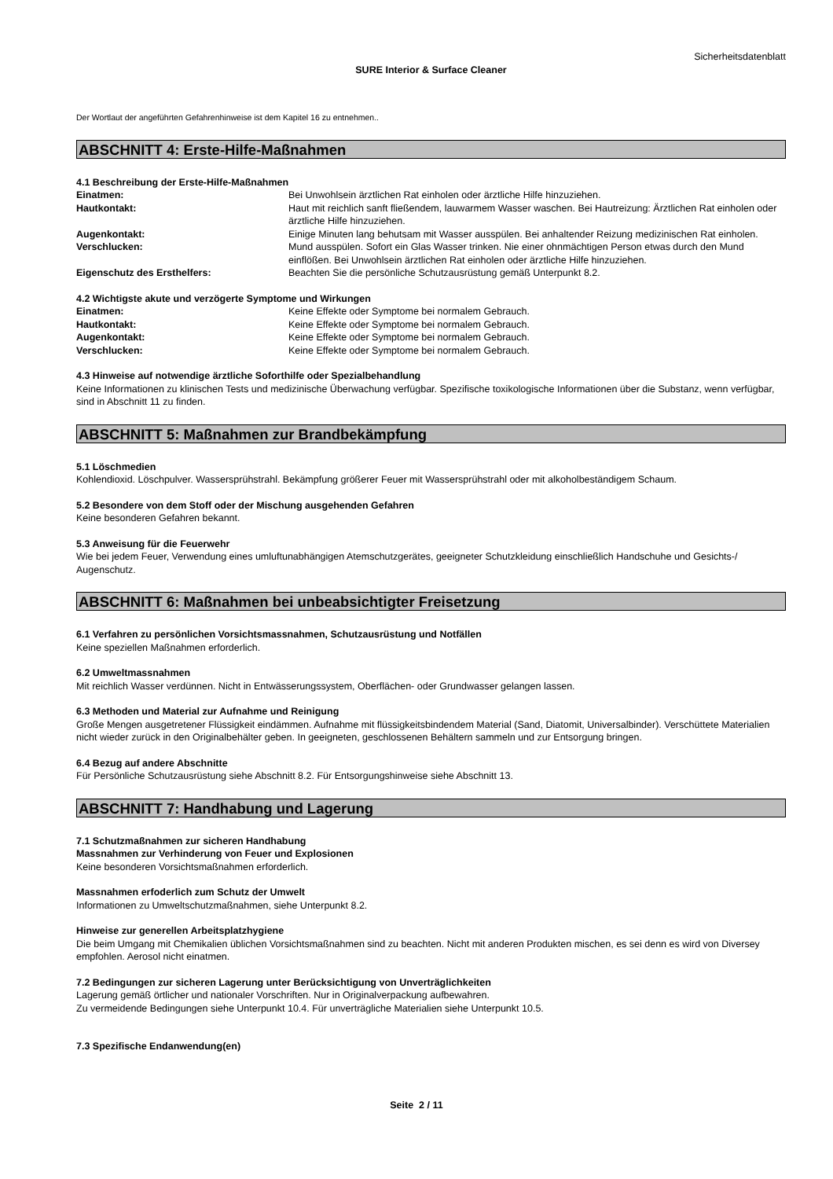Sicherheitsdatenblatt
SURE Interior & Surface Cleaner
Der Wortlaut der angeführten Gefahrenhinweise ist dem Kapitel 16 zu entnehmen..
ABSCHNITT 4: Erste-Hilfe-Maßnahmen
4.1 Beschreibung der Erste-Hilfe-Maßnahmen
Einatmen: Bei Unwohlsein ärztlichen Rat einholen oder ärztliche Hilfe hinzuziehen.
Hautkontakt: Haut mit reichlich sanft fließendem, lauwarmem Wasser waschen. Bei Hautreizung: Ärztlichen Rat einholen oder ärztliche Hilfe hinzuziehen.
Augenkontakt: Einige Minuten lang behutsam mit Wasser ausspülen. Bei anhaltender Reizung medizinischen Rat einholen.
Verschlucken: Mund ausspülen. Sofort ein Glas Wasser trinken. Nie einer ohnmächtigen Person etwas durch den Mund einflößen. Bei Unwohlsein ärztlichen Rat einholen oder ärztliche Hilfe hinzuziehen.
Eigenschutz des Ersthelfers: Beachten Sie die persönliche Schutzausrüstung gemäß Unterpunkt 8.2.
4.2 Wichtigste akute und verzögerte Symptome und Wirkungen
Einatmen: Keine Effekte oder Symptome bei normalem Gebrauch.
Hautkontakt: Keine Effekte oder Symptome bei normalem Gebrauch.
Augenkontakt: Keine Effekte oder Symptome bei normalem Gebrauch.
Verschlucken: Keine Effekte oder Symptome bei normalem Gebrauch.
4.3 Hinweise auf notwendige ärztliche Soforthilfe oder Spezialbehandlung
Keine Informationen zu klinischen Tests und medizinische Überwachung verfügbar. Spezifische toxikologische Informationen über die Substanz, wenn verfügbar, sind in Abschnitt 11 zu finden.
ABSCHNITT 5: Maßnahmen zur Brandbekämpfung
5.1 Löschmedien
Kohlendioxid. Löschpulver. Wassersprühstrahl. Bekämpfung größerer Feuer mit Wassersprühstrahl oder mit alkoholbeständigem Schaum.
5.2 Besondere von dem Stoff oder der Mischung ausgehenden Gefahren
Keine besonderen Gefahren bekannt.
5.3 Anweisung für die Feuerwehr
Wie bei jedem Feuer, Verwendung eines umluftunabhängigen Atemschutzgerätes, geeigneter Schutzkleidung einschließlich Handschuhe und Gesichts-/ Augenschutz.
ABSCHNITT 6: Maßnahmen bei unbeabsichtigter Freisetzung
6.1 Verfahren zu persönlichen Vorsichtsmassnahmen, Schutzausrüstung und Notfällen
Keine speziellen Maßnahmen erforderlich.
6.2 Umweltmassnahmen
Mit reichlich Wasser verdünnen. Nicht in Entwässerungssystem, Oberflächen- oder Grundwasser gelangen lassen.
6.3 Methoden und Material zur Aufnahme und Reinigung
Große Mengen ausgetretener Flüssigkeit eindämmen. Aufnahme mit flüssigkeitsbindendem Material (Sand, Diatomit, Universalbinder). Verschüttete Materialien nicht wieder zurück in den Originalbehälter geben. In geeigneten, geschlossenen Behältern sammeln und zur Entsorgung bringen.
6.4 Bezug auf andere Abschnitte
Für Persönliche Schutzausrüstung siehe Abschnitt 8.2. Für Entsorgungshinweise siehe Abschnitt 13.
ABSCHNITT 7: Handhabung und Lagerung
7.1 Schutzmaßnahmen zur sicheren Handhabung
Massnahmen zur Verhinderung von Feuer und Explosionen
Keine besonderen Vorsichtsmaßnahmen erforderlich.
Massnahmen erfoderlich zum Schutz der Umwelt
Informationen zu Umweltschutzmaßnahmen, siehe Unterpunkt 8.2.
Hinweise zur generellen Arbeitsplatzhygiene
Die beim Umgang mit Chemikalien üblichen Vorsichtsmaßnahmen sind zu beachten. Nicht mit anderen Produkten mischen, es sei denn es wird von Diversey empfohlen. Aerosol nicht einatmen.
7.2 Bedingungen zur sicheren Lagerung unter Berücksichtigung von Unverträglichkeiten
Lagerung gemäß örtlicher und nationaler Vorschriften. Nur in Originalverpackung aufbewahren.
Zu vermeidende Bedingungen siehe Unterpunkt 10.4. Für unverträgliche Materialien siehe Unterpunkt 10.5.
7.3 Spezifische Endanwendung(en)
Seite 2 / 11